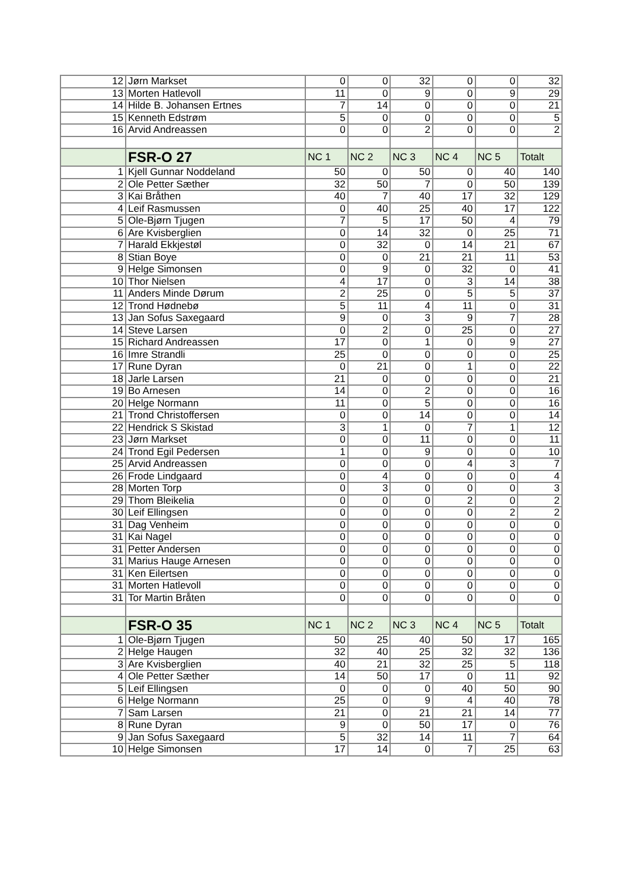| 12 | Jørn Markset | 0 | 0 | 32 | 0 | 0 | 32 |
| 13 | Morten Hatlevoll | 11 | 0 | 9 | 0 | 9 | 29 |
| 14 | Hilde B. Johansen Ertnes | 7 | 14 | 0 | 0 | 0 | 21 |
| 15 | Kenneth Edstrøm | 5 | 0 | 0 | 0 | 0 | 5 |
| 16 | Arvid Andreassen | 0 | 0 | 2 | 0 | 0 | 2 |
| | FSR-O 27 | NC 1 | NC 2 | NC 3 | NC 4 | NC 5 | Totalt |
| 1 | Kjell Gunnar Noddeland | 50 | 0 | 50 | 0 | 40 | 140 |
| 2 | Ole Petter Sæther | 32 | 50 | 7 | 0 | 50 | 139 |
| 3 | Kai Bråthen | 40 | 7 | 40 | 17 | 32 | 129 |
| 4 | Leif Rasmussen | 0 | 40 | 25 | 40 | 17 | 122 |
| 5 | Ole-Bjørn Tjugen | 7 | 5 | 17 | 50 | 4 | 79 |
| 6 | Are Kvisberglien | 0 | 14 | 32 | 0 | 25 | 71 |
| 7 | Harald Ekkjestøl | 0 | 32 | 0 | 14 | 21 | 67 |
| 8 | Stian Boye | 0 | 0 | 21 | 21 | 11 | 53 |
| 9 | Helge Simonsen | 0 | 9 | 0 | 32 | 0 | 41 |
| 10 | Thor Nielsen | 4 | 17 | 0 | 3 | 14 | 38 |
| 11 | Anders Minde Dørum | 2 | 25 | 0 | 5 | 5 | 37 |
| 12 | Trond Hødnebø | 5 | 11 | 4 | 11 | 0 | 31 |
| 13 | Jan Sofus Saxegaard | 9 | 0 | 3 | 9 | 7 | 28 |
| 14 | Steve Larsen | 0 | 2 | 0 | 25 | 0 | 27 |
| 15 | Richard Andreassen | 17 | 0 | 1 | 0 | 9 | 27 |
| 16 | Imre Strandli | 25 | 0 | 0 | 0 | 0 | 25 |
| 17 | Rune Dyran | 0 | 21 | 0 | 1 | 0 | 22 |
| 18 | Jarle Larsen | 21 | 0 | 0 | 0 | 0 | 21 |
| 19 | Bo Arnesen | 14 | 0 | 2 | 0 | 0 | 16 |
| 20 | Helge Normann | 11 | 0 | 5 | 0 | 0 | 16 |
| 21 | Trond Christoffersen | 0 | 0 | 14 | 0 | 0 | 14 |
| 22 | Hendrick S Skistad | 3 | 1 | 0 | 7 | 1 | 12 |
| 23 | Jørn Markset | 0 | 0 | 11 | 0 | 0 | 11 |
| 24 | Trond Egil Pedersen | 1 | 0 | 9 | 0 | 0 | 10 |
| 25 | Arvid Andreassen | 0 | 0 | 0 | 4 | 3 | 7 |
| 26 | Frode Lindgaard | 0 | 4 | 0 | 0 | 0 | 4 |
| 28 | Morten Torp | 0 | 3 | 0 | 0 | 0 | 3 |
| 29 | Thom Bleikelia | 0 | 0 | 0 | 2 | 0 | 2 |
| 30 | Leif Ellingsen | 0 | 0 | 0 | 0 | 2 | 2 |
| 31 | Dag Venheim | 0 | 0 | 0 | 0 | 0 | 0 |
| 31 | Kai Nagel | 0 | 0 | 0 | 0 | 0 | 0 |
| 31 | Petter Andersen | 0 | 0 | 0 | 0 | 0 | 0 |
| 31 | Marius Hauge Arnesen | 0 | 0 | 0 | 0 | 0 | 0 |
| 31 | Ken Eilertsen | 0 | 0 | 0 | 0 | 0 | 0 |
| 31 | Morten Hatlevoll | 0 | 0 | 0 | 0 | 0 | 0 |
| 31 | Tor Martin Bråten | 0 | 0 | 0 | 0 | 0 | 0 |
| | FSR-O 35 | NC 1 | NC 2 | NC 3 | NC 4 | NC 5 | Totalt |
| 1 | Ole-Bjørn Tjugen | 50 | 25 | 40 | 50 | 17 | 165 |
| 2 | Helge Haugen | 32 | 40 | 25 | 32 | 32 | 136 |
| 3 | Are Kvisberglien | 40 | 21 | 32 | 25 | 5 | 118 |
| 4 | Ole Petter Sæther | 14 | 50 | 17 | 0 | 11 | 92 |
| 5 | Leif Ellingsen | 0 | 0 | 0 | 40 | 50 | 90 |
| 6 | Helge Normann | 25 | 0 | 9 | 4 | 40 | 78 |
| 7 | Sam Larsen | 21 | 0 | 21 | 21 | 14 | 77 |
| 8 | Rune Dyran | 9 | 0 | 50 | 17 | 0 | 76 |
| 9 | Jan Sofus Saxegaard | 5 | 32 | 14 | 11 | 7 | 64 |
| 10 | Helge Simonsen | 17 | 14 | 0 | 7 | 25 | 63 |